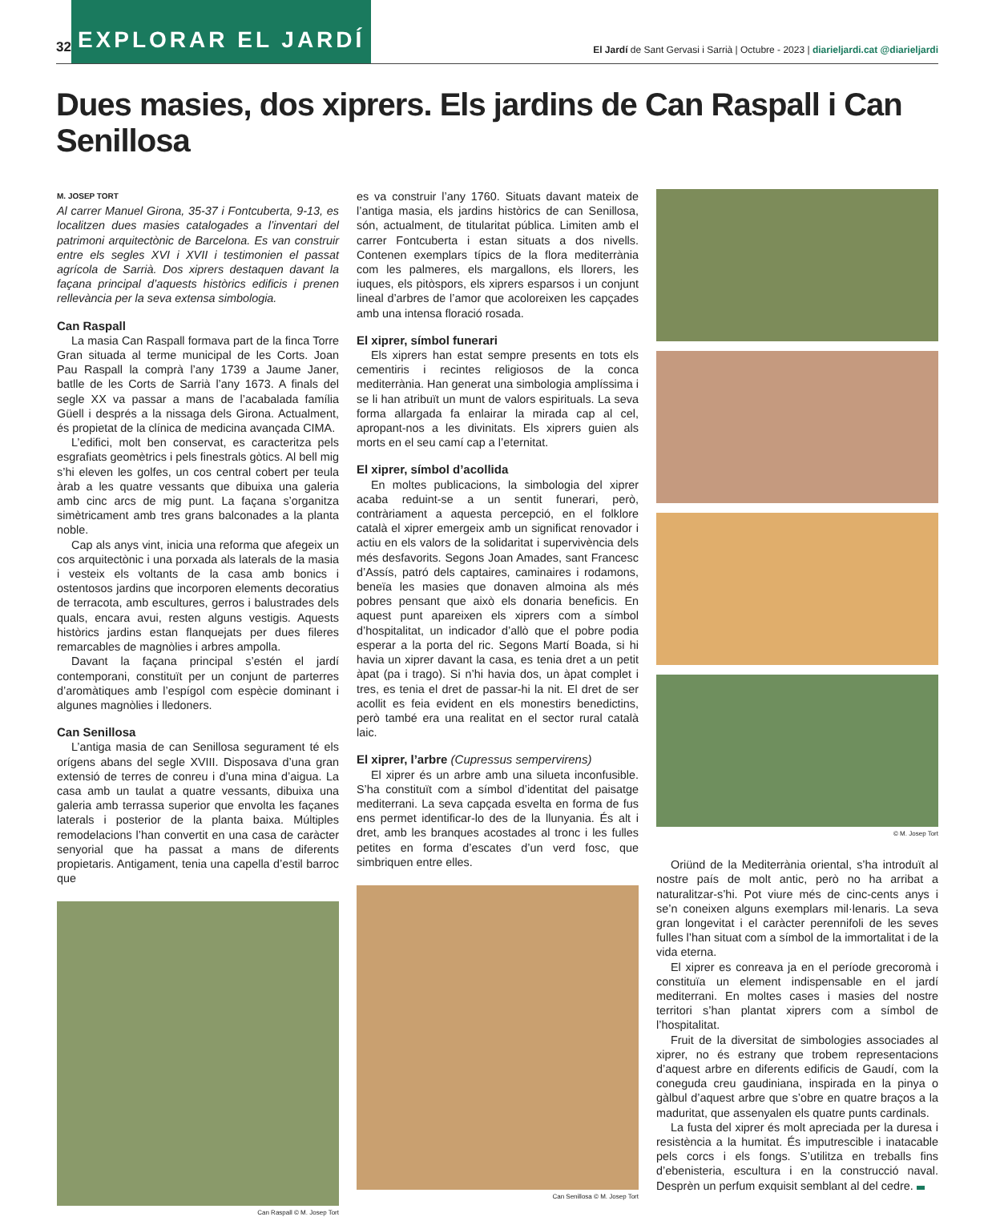32 EXPLORAR EL JARDÍ El Jardí de Sant Gervasi i Sarrià | Octubre - 2023 | diarieljardi.cat @diarieljardi
Dues masies, dos xiprers. Els jardins de Can Raspall i Can Senillosa
M. JOSEP TORT
Al carrer Manuel Girona, 35-37 i Fontcuberta, 9-13, es localitzen dues masies catalogades a l’inventari del patrimoni arquitectònic de Barcelona. Es van construir entre els segles XVI i XVII i testimonien el passat agrícola de Sarrià. Dos xiprers destaquen davant la façana principal d’aquests històrics edificis i prenen rellevància per la seva extensa simbologia.
Can Raspall
La masia Can Raspall formava part de la finca Torre Gran situada al terme municipal de les Corts. Joan Pau Raspall la comprà l’any 1739 a Jaume Janer, batlle de les Corts de Sarrià l’any 1673. A finals del segle XX va passar a mans de l’acabalada família Güell i després a la nissaga dels Girona. Actualment, és propietat de la clínica de medicina avançada CIMA.
L’edifici, molt ben conservat, es caracteritza pels esgrafiats geomètrics i pels finestrals gòtics. Al bell mig s’hi eleven les golfes, un cos central cobert per teula àrab a les quatre vessants que dibuixa una galeria amb cinc arcs de mig punt. La façana s’organitza simètricament amb tres grans balconades a la planta noble.
Cap als anys vint, inicia una reforma que afegeix un cos arquitectònic i una porxada als laterals de la masia i vesteix els voltants de la casa amb bonics i ostentosos jardins que incorporen elements decoratius de terracota, amb escultures, gerros i balustrades dels quals, encara avui, resten alguns vestigis. Aquests històrics jardins estan flanquejats per dues fileres remarcables de magnòlies i arbres ampolla.
Davant la façana principal s’estén el jardí contemporani, constituït per un conjunt de parterres d’aromàtiques amb l’espígol com espècie dominant i algunes magnòlies i lledoners.
Can Senillosa
L’antiga masia de can Senillosa segurament té els orígens abans del segle XVIII. Disposava d’una gran extensió de terres de conreu i d’una mina d’aigua. La casa amb un taulat a quatre vessants, dibuixa una galeria amb terrassa superior que envolta les façanes laterals i posterior de la planta baixa. Múltiples remodelacions l’han convertit en una casa de caràcter senyorial que ha passat a mans de diferents propietaris. Antigament, tenia una capella d’estil barroc que
Can Raspall © M. Josep Tort
es va construir l’any 1760. Situats davant mateix de l’antiga masia, els jardins històrics de can Senillosa, són, actualment, de titularitat pública. Limiten amb el carrer Fontcuberta i estan situats a dos nivells. Contenen exemplars típics de la flora mediterrània com les palmeres, els margallons, els llorers, les iuques, els pitòspors, els xiprers esparsos i un conjunt lineal d’arbres de l’amor que acoloreixen les capçades amb una intensa floració rosada.
El xiprer, símbol funerari
Els xiprers han estat sempre presents en tots els cementiris i recintes religiosos de la conca mediterrània. Han generat una simbologia amplíssima i se li han atribuït un munt de valors espirituals. La seva forma allargada fa enlairar la mirada cap al cel, apropant-nos a les divinitats. Els xiprers guien als morts en el seu camí cap a l’eternitat.
El xiprer, símbol d’acollida
En moltes publicacions, la simbologia del xiprer acaba reduint-se a un sentit funerari, però, contràriament a aquesta percepció, en el folklore català el xiprer emergeix amb un significat renovador i actiu en els valors de la solidaritat i supervivència dels més desfavorits. Segons Joan Amades, sant Francesc d’Assís, patró dels captaires, caminaires i rodamons, beneïa les masies que donaven almoina als més pobres pensant que això els donaria beneficis. En aquest punt apareixen els xiprers com a símbol d’hospitalitat, un indicador d’allò que el pobre podia esperar a la porta del ric. Segons Martí Boada, si hi havia un xiprer davant la casa, es tenia dret a un petit àpat (pa i trago). Si n’hi havia dos, un àpat complet i tres, es tenia el dret de passar-hi la nit. El dret de ser acollit es feia evident en els monestirs benedictins, però també era una realitat en el sector rural català laic.
El xiprer, l’arbre (Cupressus sempervirens)
El xiprer és un arbre amb una silueta inconfusible. S’ha constituït com a símbol d’identitat del paisatge mediterrani. La seva capçada esvelta en forma de fus ens permet identificar-lo des de la llunyania. És alt i dret, amb les branques acostades al tronc i les fulles petites en forma d’escates d’un verd fosc, que simbriquen entre elles.
Can Senillosa © M. Josep Tort
© M. Josep Tort
Oriünd de la Mediterrània oriental, s’ha introduït al nostre país de molt antic, però no ha arribat a naturalitzar-s’hi. Pot viure més de cinc-cents anys i se’n coneixen alguns exemplars mil·lenaris. La seva gran longevitat i el caràcter perennifoli de les seves fulles l’han situat com a símbol de la immortalitat i de la vida eterna.
El xiprer es conreava ja en el període grecoromà i constituïa un element indispensable en el jardí mediterrani. En moltes cases i masies del nostre territori s’han plantat xiprers com a símbol de l’hospitalitat.
Fruit de la diversitat de simbologies associades al xiprer, no és estrany que trobem representacions d’aquest arbre en diferents edificis de Gaudí, com la coneguda creu gaudiniana, inspirada en la pinya o gàlbul d’aquest arbre que s’obre en quatre braços a la maduritat, que assenyalen els quatre punts cardinals.
La fusta del xiprer és molt apreciada per la duresa i resistència a la humitat. És imputrescible i inatacable pels corcs i els fongs. S’utilitza en treballs fins d’ebenisteria, escultura i en la construcció naval. Desprèn un perfum exquisit semblant al del cedre.